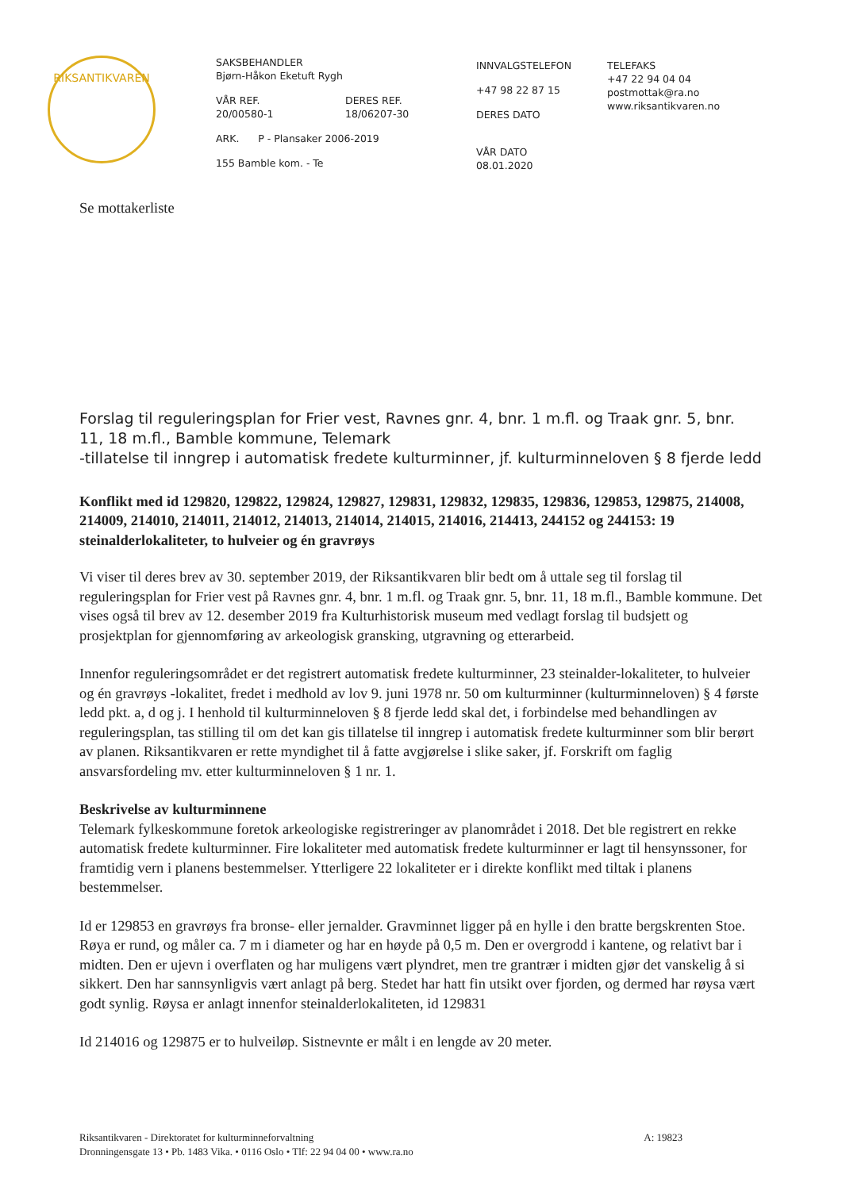RIKSANTIKVAREN
SAKSBEHANDLER
Bjørn-Håkon Eketuft Rygh
VÅR REF.
20/00580-1
DERES REF.
18/06207-30
ARK. P - Plansaker 2006-2019
155 Bamble kom. - Te
INNVALGSTELEFON
+47 98 22 87 15
DERES DATO
VÅR DATO
08.01.2020
TELEFAKS
+47 22 94 04 04
postmottak@ra.no
www.riksantikvaren.no
Se mottakerliste
Forslag til reguleringsplan for Frier vest, Ravnes gnr. 4, bnr. 1 m.fl. og Traak gnr. 5, bnr. 11, 18 m.fl., Bamble kommune, Telemark
-tillatelse til inngrep i automatisk fredete kulturminner, jf. kulturminneloven § 8 fjerde ledd
Konflikt med id 129820, 129822, 129824, 129827, 129831, 129832, 129835, 129836, 129853, 129875, 214008, 214009, 214010, 214011, 214012, 214013, 214014, 214015, 214016, 214413, 244152 og 244153: 19 steinalderlokaliteter, to hulveier og én gravrøys
Vi viser til deres brev av 30. september 2019, der Riksantikvaren blir bedt om å uttale seg til forslag til reguleringsplan for Frier vest på Ravnes gnr. 4, bnr. 1 m.fl. og Traak gnr. 5, bnr. 11, 18 m.fl., Bamble kommune. Det vises også til brev av 12. desember 2019 fra Kulturhistorisk museum med vedlagt forslag til budsjett og prosjektplan for gjennomføring av arkeologisk gransking, utgravning og etterarbeid.
Innenfor reguleringsområdet er det registrert automatisk fredete kulturminner, 23 steinalder-lokaliteter, to hulveier og én gravrøys -lokalitet, fredet i medhold av lov 9. juni 1978 nr. 50 om kulturminner (kulturminneloven) § 4 første ledd pkt. a, d og j. I henhold til kulturminneloven § 8 fjerde ledd skal det, i forbindelse med behandlingen av reguleringsplan, tas stilling til om det kan gis tillatelse til inngrep i automatisk fredete kulturminner som blir berørt av planen. Riksantikvaren er rette myndighet til å fatte avgjørelse i slike saker, jf. Forskrift om faglig ansvarsfordeling mv. etter kulturminneloven § 1 nr. 1.
Beskrivelse av kulturminnene
Telemark fylkeskommune foretok arkeologiske registreringer av planområdet i 2018. Det ble registrert en rekke automatisk fredete kulturminner. Fire lokaliteter med automatisk fredete kulturminner er lagt til hensynssoner, for framtidig vern i planens bestemmelser. Ytterligere 22 lokaliteter er i direkte konflikt med tiltak i planens bestemmelser.
Id er 129853 en gravrøys fra bronse- eller jernalder. Gravminnet ligger på en hylle i den bratte bergskrenten Stoe. Røya er rund, og måler ca. 7 m i diameter og har en høyde på 0,5 m. Den er overgrodd i kantene, og relativt bar i midten. Den er ujevn i overflaten og har muligens vært plyndret, men tre grantrær i midten gjør det vanskelig å si sikkert. Den har sannsynligvis vært anlagt på berg. Stedet har hatt fin utsikt over fjorden, og dermed har røysa vært godt synlig. Røysa er anlagt innenfor steinalderlokaliteten, id 129831
Id 214016 og 129875 er to hulveiløp. Sistnevnte er målt i en lengde av 20 meter.
Riksantikvaren - Direktoratet for kulturminneforvaltning A: 19823
Dronningensgate 13 • Pb. 1483 Vika. • 0116 Oslo • Tlf: 22 94 04 00 • www.ra.no